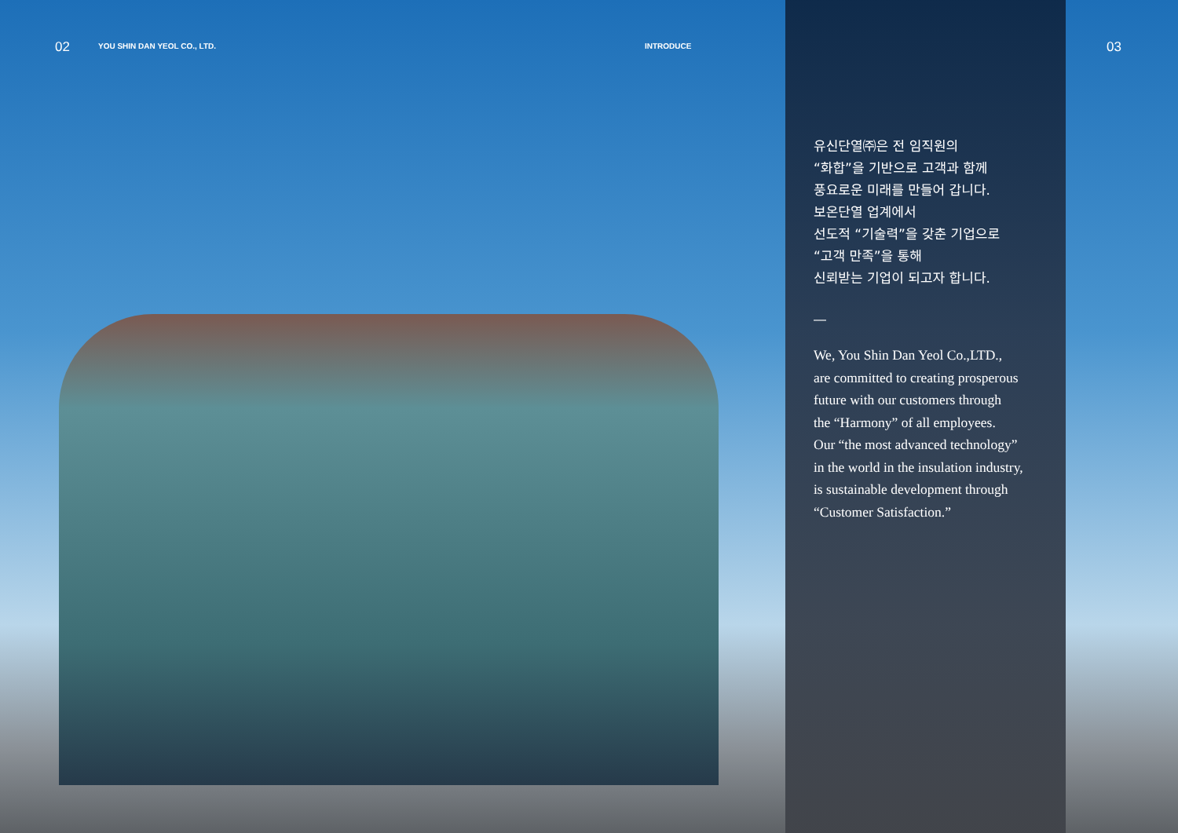02 YOU SHIN DAN YEOL CO., LTD. INTRODUCE 03
유신단열㈜은 전 임직원의
“화합”을 기반으로 고객과 함께
풍요로운 미래를 만들어 갑니다.
보온단열 업계에서
선도적 “기술력”을 갖춘 기업으로
“고객 만족”을 통해
신뢰받는 기업이 되고자 합니다.
—
We, You Shin Dan Yeol Co.,LTD.,
are committed to creating prosperous
future with our customers through
the “Harmony” of all employees.
Our “the most advanced technology”
in the world in the insulation industry,
is sustainable development through
“Customer Satisfaction.”